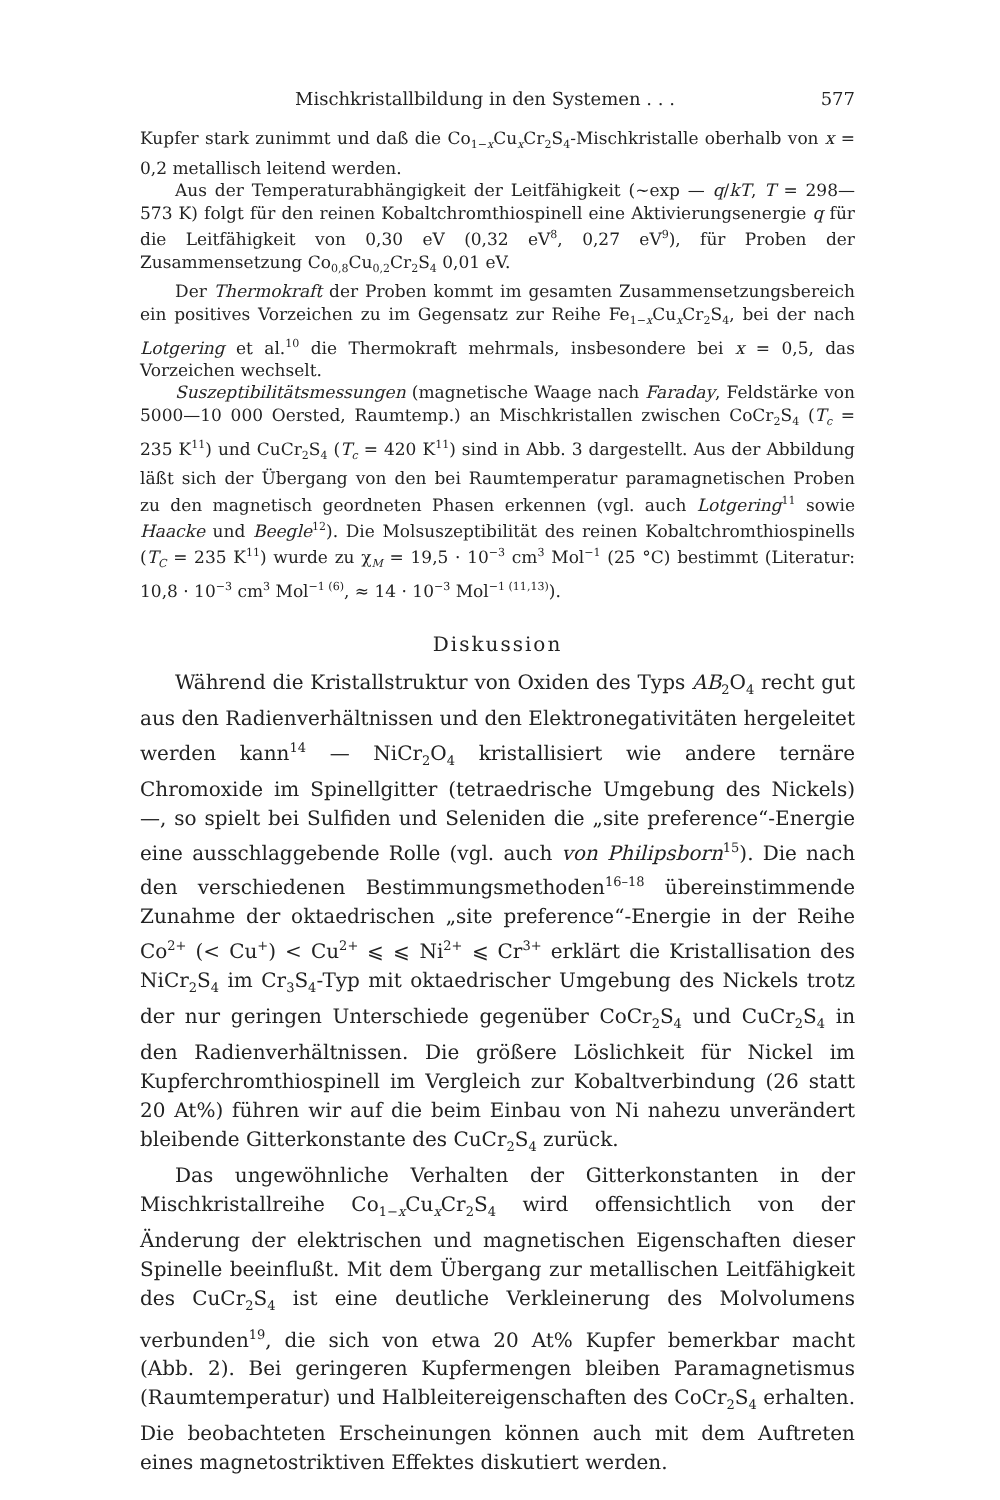Mischkristallbildung in den Systemen . . . 577
Kupfer stark zunimmt und daß die Co<sub>1−x</sub>Cu<sub>x</sub>Cr<sub>2</sub>S<sub>4</sub>-Mischkristalle oberhalb von x = 0,2 metallisch leitend werden.
Aus der Temperaturabhängigkeit der Leitfähigkeit (~exp — q/kT, T = 298—573 K) folgt für den reinen Kobaltchromthiospinell eine Aktivierungsenergie q für die Leitfähigkeit von 0,30 eV (0,32 eV<sup>8</sup>, 0,27 eV<sup>9</sup>), für Proben der Zusammensetzung Co<sub>0,8</sub>Cu<sub>0,2</sub>Cr<sub>2</sub>S<sub>4</sub> 0,01 eV.
Der Thermokraft der Proben kommt im gesamten Zusammensetzungsbereich ein positives Vorzeichen zu im Gegensatz zur Reihe Fe<sub>1−x</sub>Cu<sub>x</sub>Cr<sub>2</sub>S<sub>4</sub>, bei der nach Lotgering et al.<sup>10</sup> die Thermokraft mehrmals, insbesondere bei x = 0,5, das Vorzeichen wechselt.
Suszeptibilitätsmessungen (magnetische Waage nach Faraday, Feldstärke von 5000—10 000 Oersted, Raumtemp.) an Mischkristallen zwischen CoCr<sub>2</sub>S<sub>4</sub> (T<sub>c</sub> = 235 K<sup>11</sup>) und CuCr<sub>2</sub>S<sub>4</sub> (T<sub>c</sub> = 420 K<sup>11</sup>) sind in Abb. 3 dargestellt. Aus der Abbildung läßt sich der Übergang von den bei Raumtemperatur paramagnetischen Proben zu den magnetisch geordneten Phasen erkennen (vgl. auch Lotgering<sup>11</sup> sowie Haacke und Beegle<sup>12</sup>). Die Molsuszeptibilität des reinen Kobaltchromthiospinells (T<sub>C</sub> = 235 K<sup>11</sup>) wurde zu χ<sub>M</sub> = 19,5 · 10<sup>−3</sup> cm<sup>3</sup> Mol<sup>−1</sup> (25 °C) bestimmt (Literatur: 10,8 · 10<sup>−3</sup> cm<sup>3</sup> Mol<sup>−1 (6)</sup>, ≈ 14 · 10<sup>−3</sup> Mol<sup>−1 (11,13)</sup>).
Diskussion
Während die Kristallstruktur von Oxiden des Typs AB<sub>2</sub>O<sub>4</sub> recht gut aus den Radienverhältnissen und den Elektronegativitäten hergeleitet werden kann<sup>14</sup> — NiCr<sub>2</sub>O<sub>4</sub> kristallisiert wie andere ternäre Chromoxide im Spinellgitter (tetraedrische Umgebung des Nickels) —, so spielt bei Sulfiden und Seleniden die „site preference“-Energie eine ausschlaggebende Rolle (vgl. auch von Philipsborn<sup>15</sup>). Die nach den verschiedenen Bestimmungsmethoden<sup>16–18</sup> übereinstimmende Zunahme der oktaedrischen „site preference“-Energie in der Reihe Co<sup>2+</sup> (< Cu<sup>+</sup>) < Cu<sup>2+</sup> ⩽ ⩽ Ni<sup>2+</sup> ⩽ Cr<sup>3+</sup> erklärt die Kristallisation des NiCr<sub>2</sub>S<sub>4</sub> im Cr<sub>3</sub>S<sub>4</sub>-Typ mit oktaedrischer Umgebung des Nickels trotz der nur geringen Unterschiede gegenüber CoCr<sub>2</sub>S<sub>4</sub> und CuCr<sub>2</sub>S<sub>4</sub> in den Radienverhältnissen. Die größere Löslichkeit für Nickel im Kupferchromthiospinell im Vergleich zur Kobaltverbindung (26 statt 20 At%) führen wir auf die beim Einbau von Ni nahezu unverändert bleibende Gitterkonstante des CuCr<sub>2</sub>S<sub>4</sub> zurück.
Das ungewöhnliche Verhalten der Gitterkonstanten in der Mischkristallreihe Co<sub>1−x</sub>Cu<sub>x</sub>Cr<sub>2</sub>S<sub>4</sub> wird offensichtlich von der Änderung der elektrischen und magnetischen Eigenschaften dieser Spinelle beeinflußt. Mit dem Übergang zur metallischen Leitfähigkeit des CuCr<sub>2</sub>S<sub>4</sub> ist eine deutliche Verkleinerung des Molvolumens verbunden<sup>19</sup>, die sich von etwa 20 At% Kupfer bemerkbar macht (Abb. 2). Bei geringeren Kupfermengen bleiben Paramagnetismus (Raumtemperatur) und Halbleitereigenschaften des CoCr<sub>2</sub>S<sub>4</sub> erhalten. Die beobachteten Erscheinungen können auch mit dem Auftreten eines magnetostriktiven Effektes diskutiert werden.